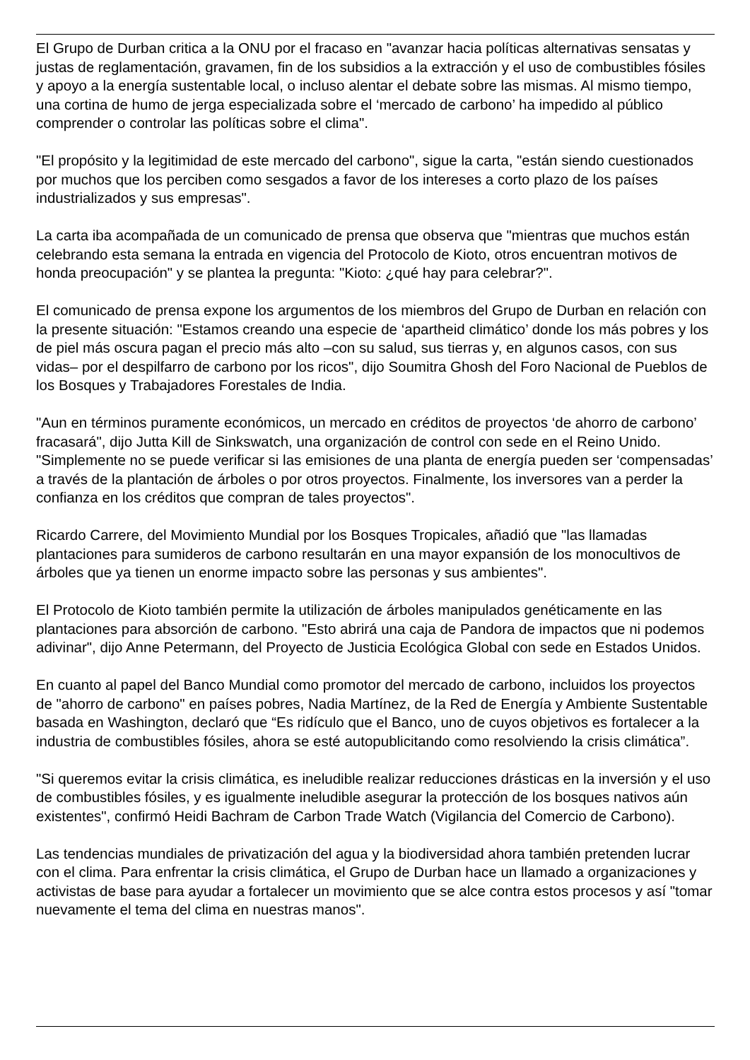El Grupo de Durban critica a la ONU por el fracaso en "avanzar hacia políticas alternativas sensatas y justas de reglamentación, gravamen, fin de los subsidios a la extracción y el uso de combustibles fósiles y apoyo a la energía sustentable local, o incluso alentar el debate sobre las mismas. Al mismo tiempo, una cortina de humo de jerga especializada sobre el ‘mercado de carbono’ ha impedido al público comprender o controlar las políticas sobre el clima".
"El propósito y la legitimidad de este mercado del carbono", sigue la carta, "están siendo cuestionados por muchos que los perciben como sesgados a favor de los intereses a corto plazo de los países industrializados y sus empresas".
La carta iba acompañada de un comunicado de prensa que observa que "mientras que muchos están celebrando esta semana la entrada en vigencia del Protocolo de Kioto, otros encuentran motivos de honda preocupación" y se plantea la pregunta: "Kioto: ¿qué hay para celebrar?".
El comunicado de prensa expone los argumentos de los miembros del Grupo de Durban en relación con la presente situación: "Estamos creando una especie de ‘apartheid climático’ donde los más pobres y los de piel más oscura pagan el precio más alto –con su salud, sus tierras y, en algunos casos, con sus vidas– por el despilfarro de carbono por los ricos", dijo Soumitra Ghosh del Foro Nacional de Pueblos de los Bosques y Trabajadores Forestales de India.
"Aun en términos puramente económicos, un mercado en créditos de proyectos ‘de ahorro de carbono’ fracasará", dijo Jutta Kill de Sinkswatch, una organización de control con sede en el Reino Unido. "Simplemente no se puede verificar si las emisiones de una planta de energía pueden ser ‘compensadas’ a través de la plantación de árboles o por otros proyectos. Finalmente, los inversores van a perder la confianza en los créditos que compran de tales proyectos".
Ricardo Carrere, del Movimiento Mundial por los Bosques Tropicales, añadió que "las llamadas plantaciones para sumideros de carbono resultarán en una mayor expansión de los monocultivos de árboles que ya tienen un enorme impacto sobre las personas y sus ambientes".
El Protocolo de Kioto también permite la utilización de árboles manipulados genéticamente en las plantaciones para absorción de carbono. "Esto abrirá una caja de Pandora de impactos que ni podemos adivinar", dijo Anne Petermann, del Proyecto de Justicia Ecológica Global con sede en Estados Unidos.
En cuanto al papel del Banco Mundial como promotor del mercado de carbono, incluidos los proyectos de "ahorro de carbono" en países pobres, Nadia Martínez, de la Red de Energía y Ambiente Sustentable basada en Washington, declaró que “Es ridículo que el Banco, uno de cuyos objetivos es fortalecer a la industria de combustibles fósiles, ahora se esté autopublicitando como resolviendo la crisis climática”.
"Si queremos evitar la crisis climática, es ineludible realizar reducciones drásticas en la inversión y el uso de combustibles fósiles, y es igualmente ineludible asegurar la protección de los bosques nativos aún existentes", confirmó Heidi Bachram de Carbon Trade Watch (Vigilancia del Comercio de Carbono).
Las tendencias mundiales de privatización del agua y la biodiversidad ahora también pretenden lucrar con el clima. Para enfrentar la crisis climática, el Grupo de Durban hace un llamado a organizaciones y activistas de base para ayudar a fortalecer un movimiento que se alce contra estos procesos y así "tomar nuevamente el tema del clima en nuestras manos".